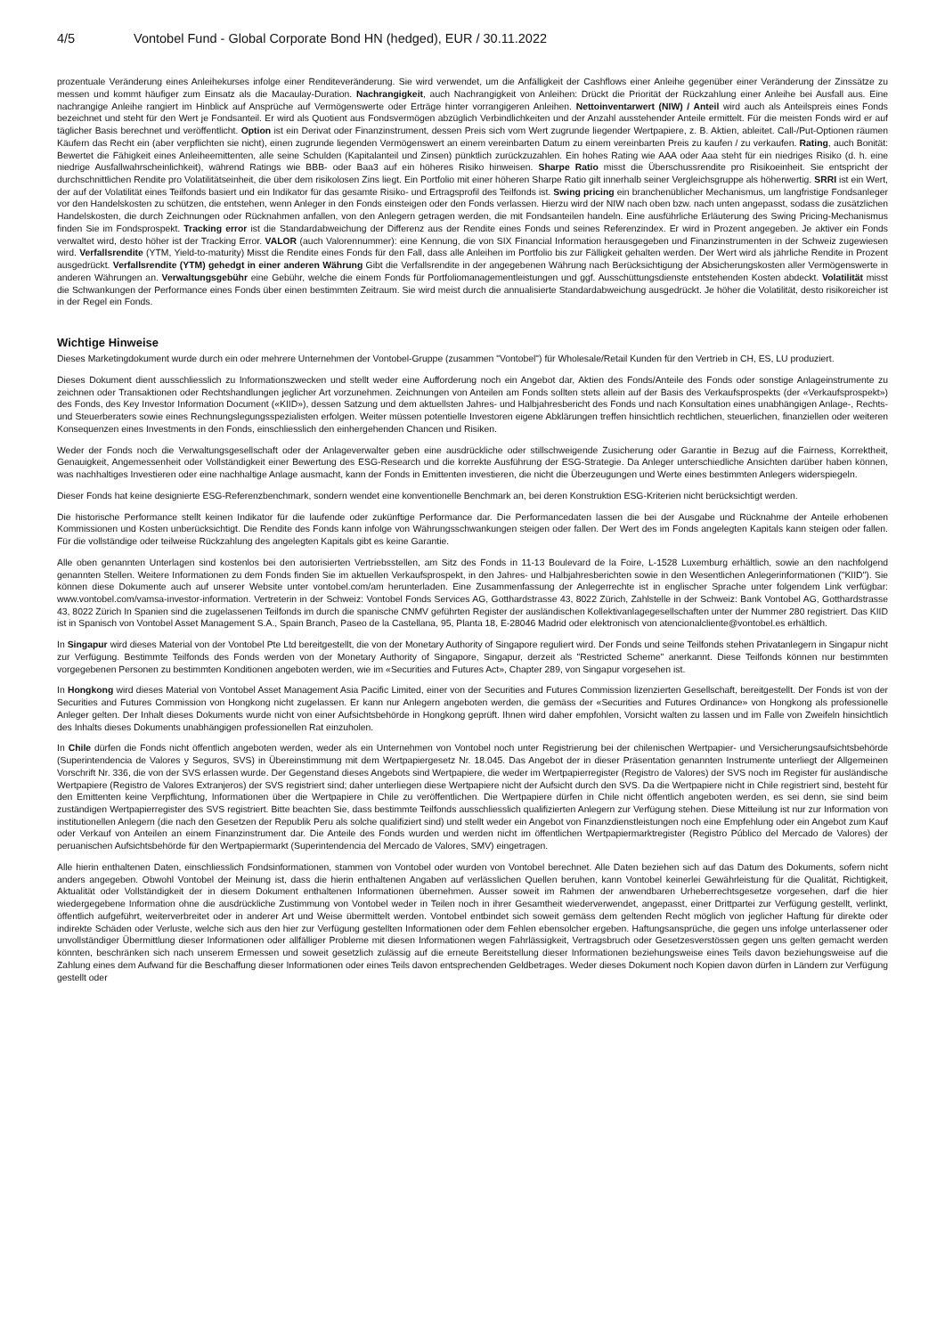4/5 Vontobel Fund - Global Corporate Bond HN (hedged), EUR / 30.11.2022
prozentuale Veränderung eines Anleihekurses infolge einer Renditeveränderung. Sie wird verwendet, um die Anfälligkeit der Cashflows einer Anleihe gegenüber einer Veränderung der Zinssätze zu messen und kommt häufiger zum Einsatz als die Macaulay-Duration. Nachrangigkeit, auch Nachrangigkeit von Anleihen: Drückt die Priorität der Rückzahlung einer Anleihe bei Ausfall aus. Eine nachrangige Anleihe rangiert im Hinblick auf Ansprüche auf Vermögenswerte oder Erträge hinter vorrangigeren Anleihen. Nettoinventarwert (NIW) / Anteil wird auch als Anteilspreis eines Fonds bezeichnet und steht für den Wert je Fondsanteil. Er wird als Quotient aus Fondsvermögen abzüglich Verbindlichkeiten und der Anzahl ausstehender Anteile ermittelt. Für die meisten Fonds wird er auf täglicher Basis berechnet und veröffentlicht. Option ist ein Derivat oder Finanzinstrument, dessen Preis sich vom Wert zugrunde liegender Wertpapiere, z. B. Aktien, ableitet. Call-/Put-Optionen räumen Käufern das Recht ein (aber verpflichten sie nicht), einen zugrunde liegenden Vermögenswert an einem vereinbarten Datum zu einem vereinbarten Preis zu kaufen / zu verkaufen. Rating, auch Bonität: Bewertet die Fähigkeit eines Anleiheemittenten, alle seine Schulden (Kapitalanteil und Zinsen) pünktlich zurückzuzahlen. Ein hohes Rating wie AAA oder Aaa steht für ein niedriges Risiko (d. h. eine niedrige Ausfallwahrscheinlichkeit), während Ratings wie BBB- oder Baa3 auf ein höheres Risiko hinweisen. Sharpe Ratio misst die Überschussrendite pro Risikoeinheit. Sie entspricht der durchschnittlichen Rendite pro Volatilitätseinheit, die über dem risikolosen Zins liegt. Ein Portfolio mit einer höheren Sharpe Ratio gilt innerhalb seiner Vergleichsgruppe als höherwertig. SRRI ist ein Wert, der auf der Volatilität eines Teilfonds basiert und ein Indikator für das gesamte Risiko- und Ertragsprofil des Teilfonds ist. Swing pricing ein branchenüblicher Mechanismus, um langfristige Fondsanleger vor den Handelskosten zu schützen, die entstehen, wenn Anleger in den Fonds einsteigen oder den Fonds verlassen. Hierzu wird der NIW nach oben bzw. nach unten angepasst, sodass die zusätzlichen Handelskosten, die durch Zeichnungen oder Rücknahmen anfallen, von den Anlegern getragen werden, die mit Fondsanteilen handeln. Eine ausführliche Erläuterung des Swing Pricing-Mechanismus finden Sie im Fondsprospekt. Tracking error ist die Standardabweichung der Differenz aus der Rendite eines Fonds und seines Referenzindex. Er wird in Prozent angegeben. Je aktiver ein Fonds verwaltet wird, desto höher ist der Tracking Error. VALOR (auch Valorennummer): eine Kennung, die von SIX Financial Information herausgegeben und Finanzinstrumenten in der Schweiz zugewiesen wird. Verfallsrendite (YTM, Yield-to-maturity) Misst die Rendite eines Fonds für den Fall, dass alle Anleihen im Portfolio bis zur Fälligkeit gehalten werden. Der Wert wird als jährliche Rendite in Prozent ausgedrückt. Verfallsrendite (YTM) gehedgt in einer anderen Währung Gibt die Verfallsrendite in der angegebenen Währung nach Berücksichtigung der Absicherungskosten aller Vermögenswerte in anderen Währungen an. Verwaltungsgebühr eine Gebühr, welche die einem Fonds für Portfoliomanagementleistungen und ggf. Ausschüttungsdienste entstehenden Kosten abdeckt. Volatilität misst die Schwankungen der Performance eines Fonds über einen bestimmten Zeitraum. Sie wird meist durch die annualisierte Standardabweichung ausgedrückt. Je höher die Volatilität, desto risikoreicher ist in der Regel ein Fonds.
Wichtige Hinweise
Dieses Marketingdokument wurde durch ein oder mehrere Unternehmen der Vontobel-Gruppe (zusammen "Vontobel") für Wholesale/Retail Kunden für den Vertrieb in CH, ES, LU produziert.
Dieses Dokument dient ausschliesslich zu Informationszwecken und stellt weder eine Aufforderung noch ein Angebot dar, Aktien des Fonds/Anteile des Fonds oder sonstige Anlageinstrumente zu zeichnen oder Transaktionen oder Rechtshandlungen jeglicher Art vorzunehmen. Zeichnungen von Anteilen am Fonds sollten stets allein auf der Basis des Verkaufsprospekts (der «Verkaufsprospekt») des Fonds, des Key Investor Information Document («KIID»), dessen Satzung und dem aktuellsten Jahres- und Halbjahresbericht des Fonds und nach Konsultation eines unabhängigen Anlage-, Rechts- und Steuerberaters sowie eines Rechnungslegungsspezialisten erfolgen. Weiter müssen potentielle Investoren eigene Abklärungen treffen hinsichtlich rechtlichen, steuerlichen, finanziellen oder weiteren Konsequenzen eines Investments in den Fonds, einschliesslich den einhergehenden Chancen und Risiken.
Weder der Fonds noch die Verwaltungsgesellschaft oder der Anlageverwalter geben eine ausdrückliche oder stillschweigende Zusicherung oder Garantie in Bezug auf die Fairness, Korrektheit, Genauigkeit, Angemessenheit oder Vollständigkeit einer Bewertung des ESG-Research und die korrekte Ausführung der ESG-Strategie. Da Anleger unterschiedliche Ansichten darüber haben können, was nachhaltiges Investieren oder eine nachhaltige Anlage ausmacht, kann der Fonds in Emittenten investieren, die nicht die Überzeugungen und Werte eines bestimmten Anlegers widerspiegeln.
Dieser Fonds hat keine designierte ESG-Referenzbenchmark, sondern wendet eine konventionelle Benchmark an, bei deren Konstruktion ESG-Kriterien nicht berücksichtigt werden.
Die historische Performance stellt keinen Indikator für die laufende oder zukünftige Performance dar. Die Performancedaten lassen die bei der Ausgabe und Rücknahme der Anteile erhobenen Kommissionen und Kosten unberücksichtigt. Die Rendite des Fonds kann infolge von Währungsschwankungen steigen oder fallen. Der Wert des im Fonds angelegten Kapitals kann steigen oder fallen. Für die vollständige oder teilweise Rückzahlung des angelegten Kapitals gibt es keine Garantie.
Alle oben genannten Unterlagen sind kostenlos bei den autorisierten Vertriebsstellen, am Sitz des Fonds in 11-13 Boulevard de la Foire, L-1528 Luxemburg erhältlich, sowie an den nachfolgend genannten Stellen. Weitere Informationen zu dem Fonds finden Sie im aktuellen Verkaufsprospekt, in den Jahres- und Halbjahresberichten sowie in den Wesentlichen Anlegerinformationen ("KIID"). Sie können diese Dokumente auch auf unserer Website unter vontobel.com/am herunterladen. Eine Zusammenfassung der Anlegerrechte ist in englischer Sprache unter folgendem Link verfügbar: www.vontobel.com/vamsa-investor-information. Vertreterin in der Schweiz: Vontobel Fonds Services AG, Gotthardstrasse 43, 8022 Zürich, Zahlstelle in der Schweiz: Bank Vontobel AG, Gotthardstrasse 43, 8022 Zürich In Spanien sind die zugelassenen Teilfonds im durch die spanische CNMV geführten Register der ausländischen Kollektivanlagegesellschaften unter der Nummer 280 registriert. Das KIID ist in Spanisch von Vontobel Asset Management S.A., Spain Branch, Paseo de la Castellana, 95, Planta 18, E-28046 Madrid oder elektronisch von atencionalcliente@vontobel.es erhältlich.
In Singapur wird dieses Material von der Vontobel Pte Ltd bereitgestellt, die von der Monetary Authority of Singapore reguliert wird. Der Fonds und seine Teilfonds stehen Privatanlegern in Singapur nicht zur Verfügung. Bestimmte Teilfonds des Fonds werden von der Monetary Authority of Singapore, Singapur, derzeit als "Restricted Scheme" anerkannt. Diese Teilfonds können nur bestimmten vorgegebenen Personen zu bestimmten Konditionen angeboten werden, wie im «Securities and Futures Act», Chapter 289, von Singapur vorgesehen ist.
In Hongkong wird dieses Material von Vontobel Asset Management Asia Pacific Limited, einer von der Securities and Futures Commission lizenzierten Gesellschaft, bereitgestellt. Der Fonds ist von der Securities and Futures Commission von Hongkong nicht zugelassen. Er kann nur Anlegern angeboten werden, die gemäss der «Securities and Futures Ordinance» von Hongkong als professionelle Anleger gelten. Der Inhalt dieses Dokuments wurde nicht von einer Aufsichtsbehörde in Hongkong geprüft. Ihnen wird daher empfohlen, Vorsicht walten zu lassen und im Falle von Zweifeln hinsichtlich des Inhalts dieses Dokuments unabhängigen professionellen Rat einzuholen.
In Chile dürfen die Fonds nicht öffentlich angeboten werden, weder als ein Unternehmen von Vontobel noch unter Registrierung bei der chilenischen Wertpapier- und Versicherungsaufsichtsbehörde (Superintendencia de Valores y Seguros, SVS) in Übereinstimmung mit dem Wertpapiergesetz Nr. 18.045. Das Angebot der in dieser Präsentation genannten Instrumente unterliegt der Allgemeinen Vorschrift Nr. 336, die von der SVS erlassen wurde. Der Gegenstand dieses Angebots sind Wertpapiere, die weder im Wertpapierregister (Registro de Valores) der SVS noch im Register für ausländische Wertpapiere (Registro de Valores Extranjeros) der SVS registriert sind; daher unterliegen diese Wertpapiere nicht der Aufsicht durch den SVS. Da die Wertpapiere nicht in Chile registriert sind, besteht für den Emittenten keine Verpflichtung, Informationen über die Wertpapiere in Chile zu veröffentlichen. Die Wertpapiere dürfen in Chile nicht öffentlich angeboten werden, es sei denn, sie sind beim zuständigen Wertpapierregister des SVS registriert. Bitte beachten Sie, dass bestimmte Teilfonds ausschliesslich qualifizierten Anlegern zur Verfügung stehen. Diese Mitteilung ist nur zur Information von institutionellen Anlegern (die nach den Gesetzen der Republik Peru als solche qualifiziert sind) und stellt weder ein Angebot von Finanzdienstleistungen noch eine Empfehlung oder ein Angebot zum Kauf oder Verkauf von Anteilen an einem Finanzinstrument dar. Die Anteile des Fonds wurden und werden nicht im öffentlichen Wertpapiermarktregister (Registro Público del Mercado de Valores) der peruanischen Aufsichtsbehörde für den Wertpapiermarkt (Superintendencia del Mercado de Valores, SMV) eingetragen.
Alle hierin enthaltenen Daten, einschliesslich Fondsinformationen, stammen von Vontobel oder wurden von Vontobel berechnet. Alle Daten beziehen sich auf das Datum des Dokuments, sofern nicht anders angegeben. Obwohl Vontobel der Meinung ist, dass die hierin enthaltenen Angaben auf verlässlichen Quellen beruhen, kann Vontobel keinerlei Gewährleistung für die Qualität, Richtigkeit, Aktualität oder Vollständigkeit der in diesem Dokument enthaltenen Informationen übernehmen. Ausser soweit im Rahmen der anwendbaren Urheberrechtsgesetze vorgesehen, darf die hier wiedergegebene Information ohne die ausdrückliche Zustimmung von Vontobel weder in Teilen noch in ihrer Gesamtheit wiederverwendet, angepasst, einer Drittpartei zur Verfügung gestellt, verlinkt, öffentlich aufgeführt, weiterverbreitet oder in anderer Art und Weise übermittelt werden. Vontobel entbindet sich soweit gemäss dem geltenden Recht möglich von jeglicher Haftung für direkte oder indirekte Schäden oder Verluste, welche sich aus den hier zur Verfügung gestellten Informationen oder dem Fehlen ebensolcher ergeben. Haftungsansprüche, die gegen uns infolge unterlassener oder unvollständiger Übermittlung dieser Informationen oder allfälliger Probleme mit diesen Informationen wegen Fahrlässigkeit, Vertragsbruch oder Gesetzesverstössen gegen uns gelten gemacht werden könnten, beschränken sich nach unserem Ermessen und soweit gesetzlich zulässig auf die erneute Bereitstellung dieser Informationen beziehungsweise eines Teils davon beziehungsweise auf die Zahlung eines dem Aufwand für die Beschaffung dieser Informationen oder eines Teils davon entsprechenden Geldbetrages. Weder dieses Dokument noch Kopien davon dürfen in Ländern zur Verfügung gestellt oder